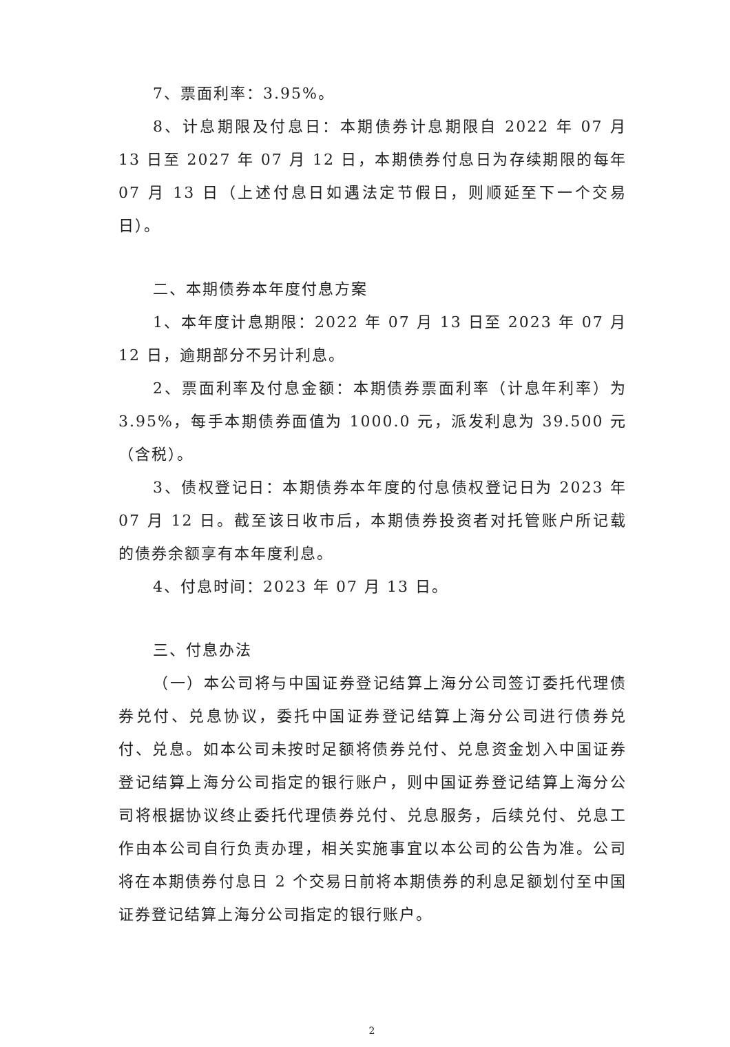7、票面利率：3.95%。
8、计息期限及付息日：本期债券计息期限自 2022 年 07 月 13 日至 2027 年 07 月 12 日，本期债券付息日为存续期限的每年 07 月 13 日（上述付息日如遇法定节假日，则顺延至下一个交易日）。
二、本期债券本年度付息方案
1、本年度计息期限：2022 年 07 月 13 日至 2023 年 07 月 12 日，逾期部分不另计利息。
2、票面利率及付息金额：本期债券票面利率（计息年利率）为 3.95%，每手本期债券面值为 1000.0 元，派发利息为 39.500 元（含税）。
3、债权登记日：本期债券本年度的付息债权登记日为 2023 年 07 月 12 日。截至该日收市后，本期债券投资者对托管账户所记载的债券余额享有本年度利息。
4、付息时间：2023 年 07 月 13 日。
三、付息办法
（一）本公司将与中国证券登记结算上海分公司签订委托代理债券兑付、兑息协议，委托中国证券登记结算上海分公司进行债券兑付、兑息。如本公司未按时足额将债券兑付、兑息资金划入中国证券登记结算上海分公司指定的银行账户，则中国证券登记结算上海分公司将根据协议终止委托代理债券兑付、兑息服务，后续兑付、兑息工作由本公司自行负责办理，相关实施事宜以本公司的公告为准。公司将在本期债券付息日 2 个交易日前将本期债券的利息足额划付至中国证券登记结算上海分公司指定的银行账户。
2